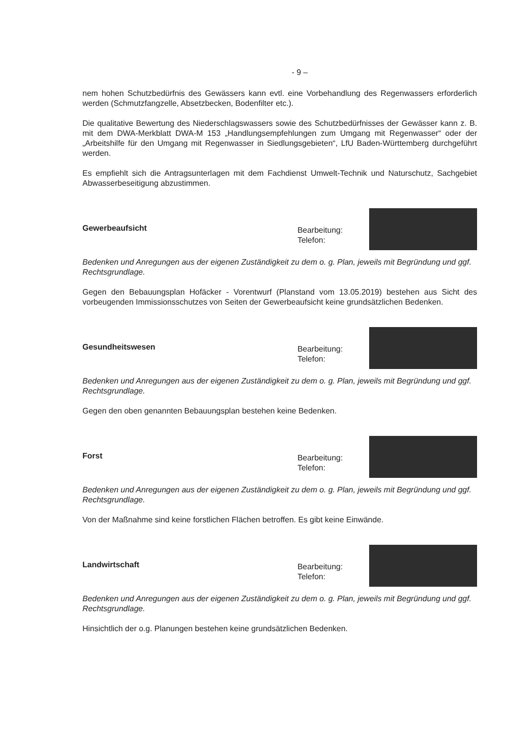- 9 –
nem hohen Schutzbedürfnis des Gewässers kann evtl. eine Vorbehandlung des Regenwassers erforderlich werden (Schmutzfangzelle, Absetzbecken, Bodenfilter etc.).
Die qualitative Bewertung des Niederschlagswassers sowie des Schutzbedürfnisses der Gewässer kann z. B. mit dem DWA-Merkblatt DWA-M 153 „Handlungsempfehlungen zum Umgang mit Regenwasser“ oder der „Arbeitshilfe für den Umgang mit Regenwasser in Siedlungsgebieten“, LfU Baden-Württemberg durchgeführt werden.
Es empfiehlt sich die Antragsunterlagen mit dem Fachdienst Umwelt-Technik und Naturschutz, Sachgebiet Abwasserbeseitigung abzustimmen.
Gewerbeaufsicht
Bearbeitung:
Telefon:
Bedenken und Anregungen aus der eigenen Zuständigkeit zu dem o. g. Plan, jeweils mit Begründung und ggf. Rechtsgrundlage.
Gegen den Bebauungsplan Hofäcker - Vorentwurf (Planstand vom 13.05.2019) bestehen aus Sicht des vorbeugenden Immissionsschutzes von Seiten der Gewerbeaufsicht keine grundsätzlichen Bedenken.
Gesundheitswesen
Bearbeitung:
Telefon:
Bedenken und Anregungen aus der eigenen Zuständigkeit zu dem o. g. Plan, jeweils mit Begründung und ggf. Rechtsgrundlage.
Gegen den oben genannten Bebauungsplan bestehen keine Bedenken.
Forst
Bearbeitung:
Telefon:
Bedenken und Anregungen aus der eigenen Zuständigkeit zu dem o. g. Plan, jeweils mit Begründung und ggf. Rechtsgrundlage.
Von der Maßnahme sind keine forstlichen Flächen betroffen. Es gibt keine Einwände.
Landwirtschaft
Bearbeitung:
Telefon:
Bedenken und Anregungen aus der eigenen Zuständigkeit zu dem o. g. Plan, jeweils mit Begründung und ggf. Rechtsgrundlage.
Hinsichtlich der o.g. Planungen bestehen keine grundsätzlichen Bedenken.